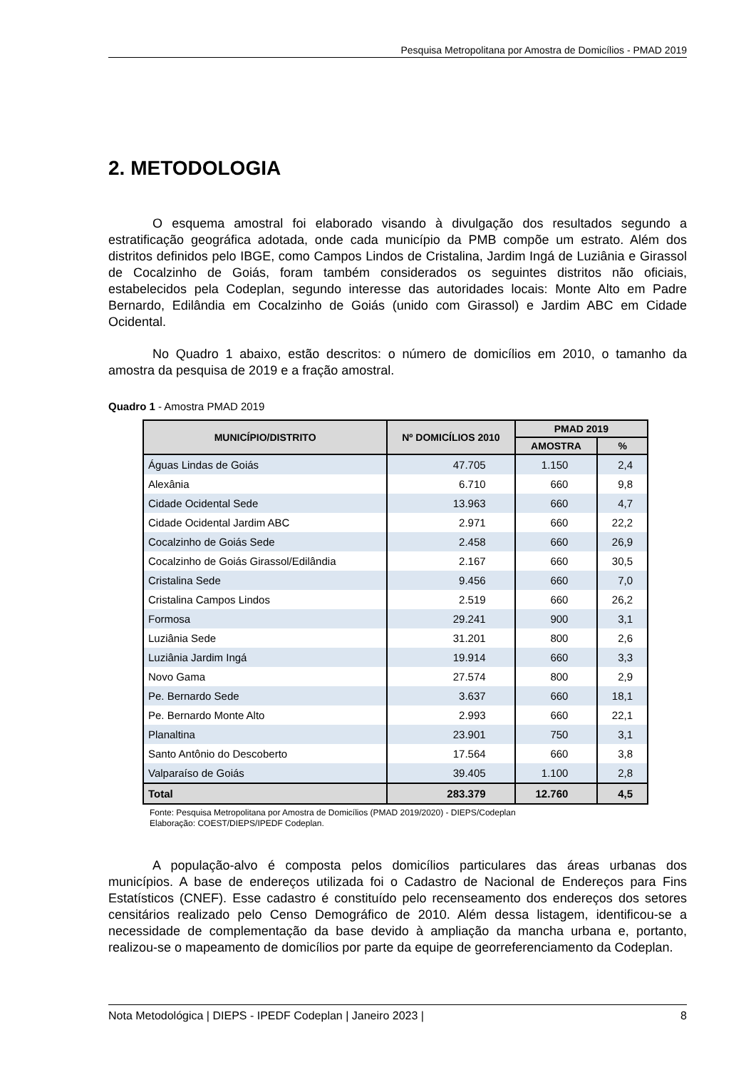Pesquisa Metropolitana por Amostra de Domicílios - PMAD 2019
2. METODOLOGIA
O esquema amostral foi elaborado visando à divulgação dos resultados segundo a estratificação geográfica adotada, onde cada município da PMB compõe um estrato. Além dos distritos definidos pelo IBGE, como Campos Lindos de Cristalina, Jardim Ingá de Luziânia e Girassol de Cocalzinho de Goiás, foram também considerados os seguintes distritos não oficiais, estabelecidos pela Codeplan, segundo interesse das autoridades locais: Monte Alto em Padre Bernardo, Edilândia em Cocalzinho de Goiás (unido com Girassol) e Jardim ABC em Cidade Ocidental.
No Quadro 1 abaixo, estão descritos: o número de domicílios em 2010, o tamanho da amostra da pesquisa de 2019 e a fração amostral.
Quadro 1 - Amostra PMAD 2019
| MUNICÍPIO/DISTRITO | Nº DOMICÍLIOS 2010 | PMAD 2019 | |
| --- | --- | --- | --- |
| | | AMOSTRA | % |
| Águas Lindas de Goiás | 47.705 | 1.150 | 2,4 |
| Alexânia | 6.710 | 660 | 9,8 |
| Cidade Ocidental Sede | 13.963 | 660 | 4,7 |
| Cidade Ocidental Jardim ABC | 2.971 | 660 | 22,2 |
| Cocalzinho de Goiás Sede | 2.458 | 660 | 26,9 |
| Cocalzinho de Goiás Girassol/Edilândia | 2.167 | 660 | 30,5 |
| Cristalina Sede | 9.456 | 660 | 7,0 |
| Cristalina Campos Lindos | 2.519 | 660 | 26,2 |
| Formosa | 29.241 | 900 | 3,1 |
| Luziânia Sede | 31.201 | 800 | 2,6 |
| Luziânia Jardim Ingá | 19.914 | 660 | 3,3 |
| Novo Gama | 27.574 | 800 | 2,9 |
| Pe. Bernardo Sede | 3.637 | 660 | 18,1 |
| Pe. Bernardo Monte Alto | 2.993 | 660 | 22,1 |
| Planaltina | 23.901 | 750 | 3,1 |
| Santo Antônio do Descoberto | 17.564 | 660 | 3,8 |
| Valparaíso de Goiás | 39.405 | 1.100 | 2,8 |
| Total | 283.379 | 12.760 | 4,5 |
Fonte: Pesquisa Metropolitana por Amostra de Domicílios (PMAD 2019/2020) - DIEPS/Codeplan
Elaboração: COEST/DIEPS/IPEDF Codeplan.
A população-alvo é composta pelos domicílios particulares das áreas urbanas dos municípios. A base de endereços utilizada foi o Cadastro de Nacional de Endereços para Fins Estatísticos (CNEF). Esse cadastro é constituído pelo recenseamento dos endereços dos setores censitários realizado pelo Censo Demográfico de 2010. Além dessa listagem, identificou-se a necessidade de complementação da base devido à ampliação da mancha urbana e, portanto, realizou-se o mapeamento de domicílios por parte da equipe de georreferenciamento da Codeplan.
Nota Metodológica | DIEPS - IPEDF Codeplan | Janeiro 2023 | 8